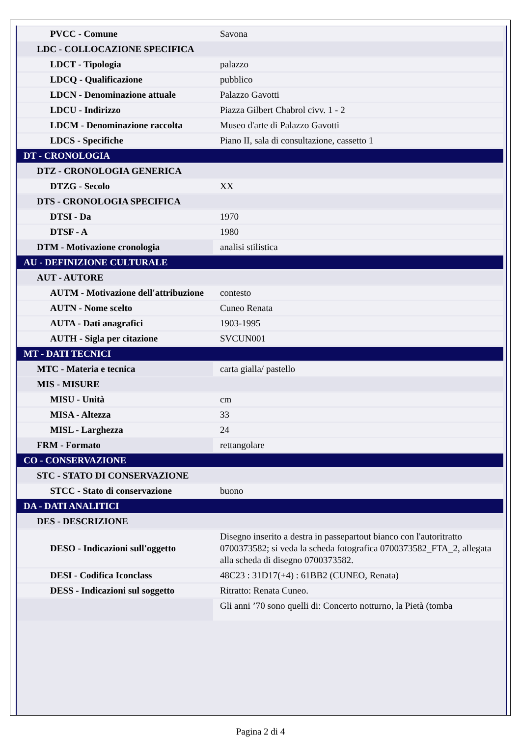| PVCC - Comune | Savona |
| LDC - COLLOCAZIONE SPECIFICA | |
| LDCT - Tipologia | palazzo |
| LDCQ - Qualificazione | pubblico |
| LDCN - Denominazione attuale | Palazzo Gavotti |
| LDCU - Indirizzo | Piazza Gilbert Chabrol civv. 1 - 2 |
| LDCM - Denominazione raccolta | Museo d'arte di Palazzo Gavotti |
| LDCS - Specifiche | Piano II, sala di consultazione, cassetto 1 |
| DT - CRONOLOGIA | |
| DTZ - CRONOLOGIA GENERICA | |
| DTZG - Secolo | XX |
| DTS - CRONOLOGIA SPECIFICA | |
| DTSI - Da | 1970 |
| DTSF - A | 1980 |
| DTM - Motivazione cronologia | analisi stilistica |
| AU - DEFINIZIONE CULTURALE | |
| AUT - AUTORE | |
| AUTM - Motivazione dell'attribuzione | contesto |
| AUTN - Nome scelto | Cuneo Renata |
| AUTA - Dati anagrafici | 1903-1995 |
| AUTH - Sigla per citazione | SVCUN001 |
| MT - DATI TECNICI | |
| MTC - Materia e tecnica | carta gialla/ pastello |
| MIS - MISURE | |
| MISU - Unità | cm |
| MISA - Altezza | 33 |
| MISL - Larghezza | 24 |
| FRM - Formato | rettangolare |
| CO - CONSERVAZIONE | |
| STC - STATO DI CONSERVAZIONE | |
| STCC - Stato di conservazione | buono |
| DA - DATI ANALITICI | |
| DES - DESCRIZIONE | |
| DESO - Indicazioni sull'oggetto | Disegno inserito a destra in passepartout bianco con l'autoritratto 0700373582; si veda la scheda fotografica 0700373582_FTA_2, allegata alla scheda di disegno 0700373582. |
| DESI - Codifica Iconclass | 48C23 : 31D17(+4) : 61BB2 (CUNEO, Renata) |
| DESS - Indicazioni sul soggetto | Ritratto: Renata Cuneo. |
| | Gli anni ’70 sono quelli di: Concerto notturno, la Pietà (tomba |
Pagina 2 di 4